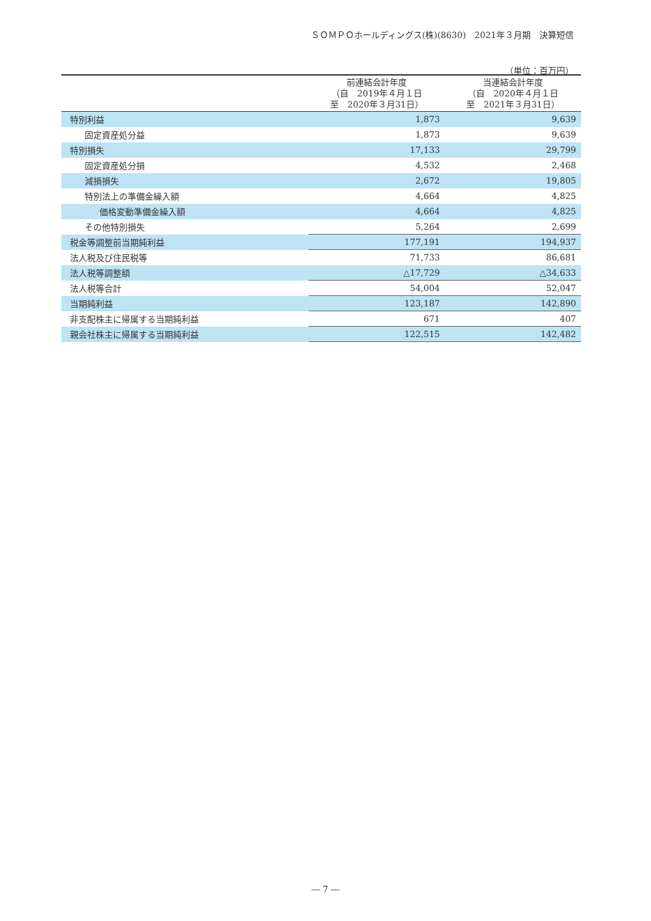ＳＯＭＰＯホールディングス(株)(8630)　2021年３月期　決算短信
（単位：百万円）
| | 前連結会計年度 （自 2019年４月１日 至 2020年３月31日） | 当連結会計年度 （自 2020年４月１日 至 2021年３月31日） |
| --- | --- | --- |
| 特別利益 | 1,873 | 9,639 |
| 固定資産処分益 | 1,873 | 9,639 |
| 特別損失 | 17,133 | 29,799 |
| 固定資産処分損 | 4,532 | 2,468 |
| 減損損失 | 2,672 | 19,805 |
| 特別法上の準備金繰入額 | 4,664 | 4,825 |
| 価格変動準備金繰入額 | 4,664 | 4,825 |
| その他特別損失 | 5,264 | 2,699 |
| 税金等調整前当期純利益 | 177,191 | 194,937 |
| 法人税及び住民税等 | 71,733 | 86,681 |
| 法人税等調整額 | △17,729 | △34,633 |
| 法人税等合計 | 54,004 | 52,047 |
| 当期純利益 | 123,187 | 142,890 |
| 非支配株主に帰属する当期純利益 | 671 | 407 |
| 親会社株主に帰属する当期純利益 | 122,515 | 142,482 |
― 7 ―